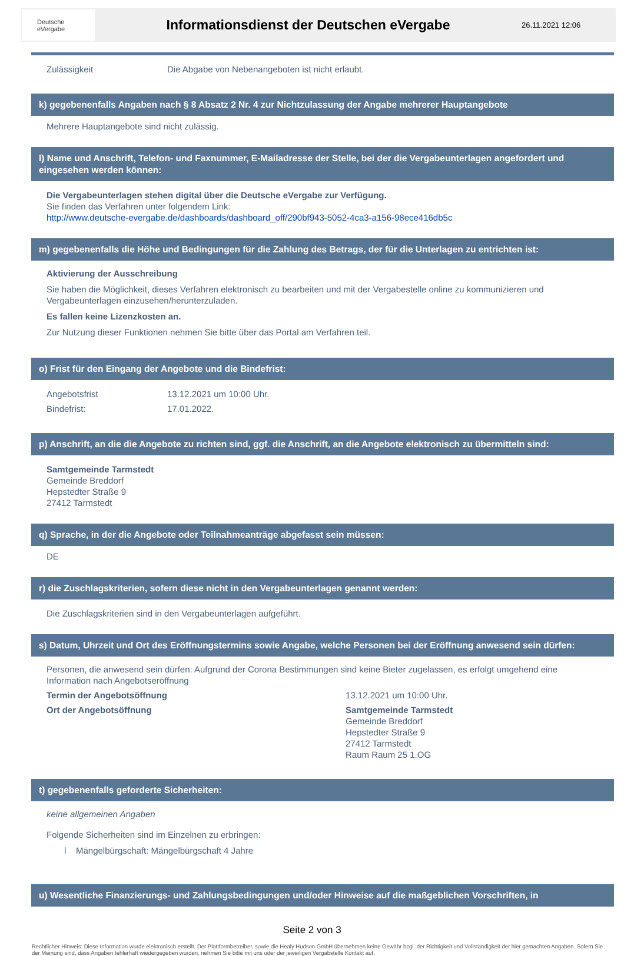Deutsche
eVergabe
Informationsdienst der Deutschen eVergabe
26.11.2021 12:06
Zulässigkeit Die Abgabe von Nebenangeboten ist nicht erlaubt.
k) gegebenenfalls Angaben nach § 8 Absatz 2 Nr. 4 zur Nichtzulassung der Angabe mehrerer Hauptangebote
Mehrere Hauptangebote sind nicht zulässig.
l) Name und Anschrift, Telefon- und Faxnummer, E-Mailadresse der Stelle, bei der die Vergabeunterlagen angefordert und eingesehen werden können:
Die Vergabeunterlagen stehen digital über die Deutsche eVergabe zur Verfügung.
Sie finden das Verfahren unter folgendem Link:
http://www.deutsche-evergabe.de/dashboards/dashboard_off/290bf943-5052-4ca3-a156-98ece416db5c
m) gegebenenfalls die Höhe und Bedingungen für die Zahlung des Betrags, der für die Unterlagen zu entrichten ist:
Aktivierung der Ausschreibung
Sie haben die Möglichkeit, dieses Verfahren elektronisch zu bearbeiten und mit der Vergabestelle online zu kommunizieren und Vergabeunterlagen einzusehen/herunterzuladen.
Es fallen keine Lizenzkosten an.
Zur Nutzung dieser Funktionen nehmen Sie bitte über das Portal am Verfahren teil.
o) Frist für den Eingang der Angebote und die Bindefrist:
Angebotsfrist 13.12.2021 um 10:00 Uhr.
Bindefrist: 17.01.2022.
p) Anschrift, an die die Angebote zu richten sind, ggf. die Anschrift, an die Angebote elektronisch zu übermitteln sind:
Samtgemeinde Tarmstedt
Gemeinde Breddorf
Hepstedter Straße 9
27412 Tarmstedt
q) Sprache, in der die Angebote oder Teilnahmeanträge abgefasst sein müssen:
DE
r) die Zuschlagskriterien, sofern diese nicht in den Vergabeunterlagen genannt werden:
Die Zuschlagskriterien sind in den Vergabeunterlagen aufgeführt.
s) Datum, Uhrzeit und Ort des Eröffnungstermins sowie Angabe, welche Personen bei der Eröffnung anwesend sein dürfen:
Personen, die anwesend sein dürfen: Aufgrund der Corona Bestimmungen sind keine Bieter zugelassen, es erfolgt umgehend eine Information nach Angebotseröffnung
Termin der Angebotsöffnung 13.12.2021 um 10:00 Uhr.
Ort der Angebotsöffnung Samtgemeinde Tarmstedt
Gemeinde Breddorf
Hepstedter Straße 9
27412 Tarmstedt
Raum Raum 25 1.OG
t) gegebenenfalls geforderte Sicherheiten:
keine allgemeinen Angaben
Folgende Sicherheiten sind im Einzelnen zu erbringen:
l Mängelbürgschaft: Mängelbürgschaft 4 Jahre
u) Wesentliche Finanzierungs- und Zahlungsbedingungen und/oder Hinweise auf die maßgeblichen Vorschriften, in
Seite 2 von 3
Rechtlicher Hinweis: Diese Information wurde elektronisch erstellt. Der Plattformbetreiber, sowie die Healy Hudson GmbH übernehmen keine Gewähr bzgl. der Richtigkeit und Vollständigkeit der hier gemachten Angaben. Sofern Sie der Meinung sind, dass Angaben fehlerhaft wiedergegeben wurden, nehmen Sie bitte mit uns oder der jeweiligen Vergabstelle Kontakt auf.